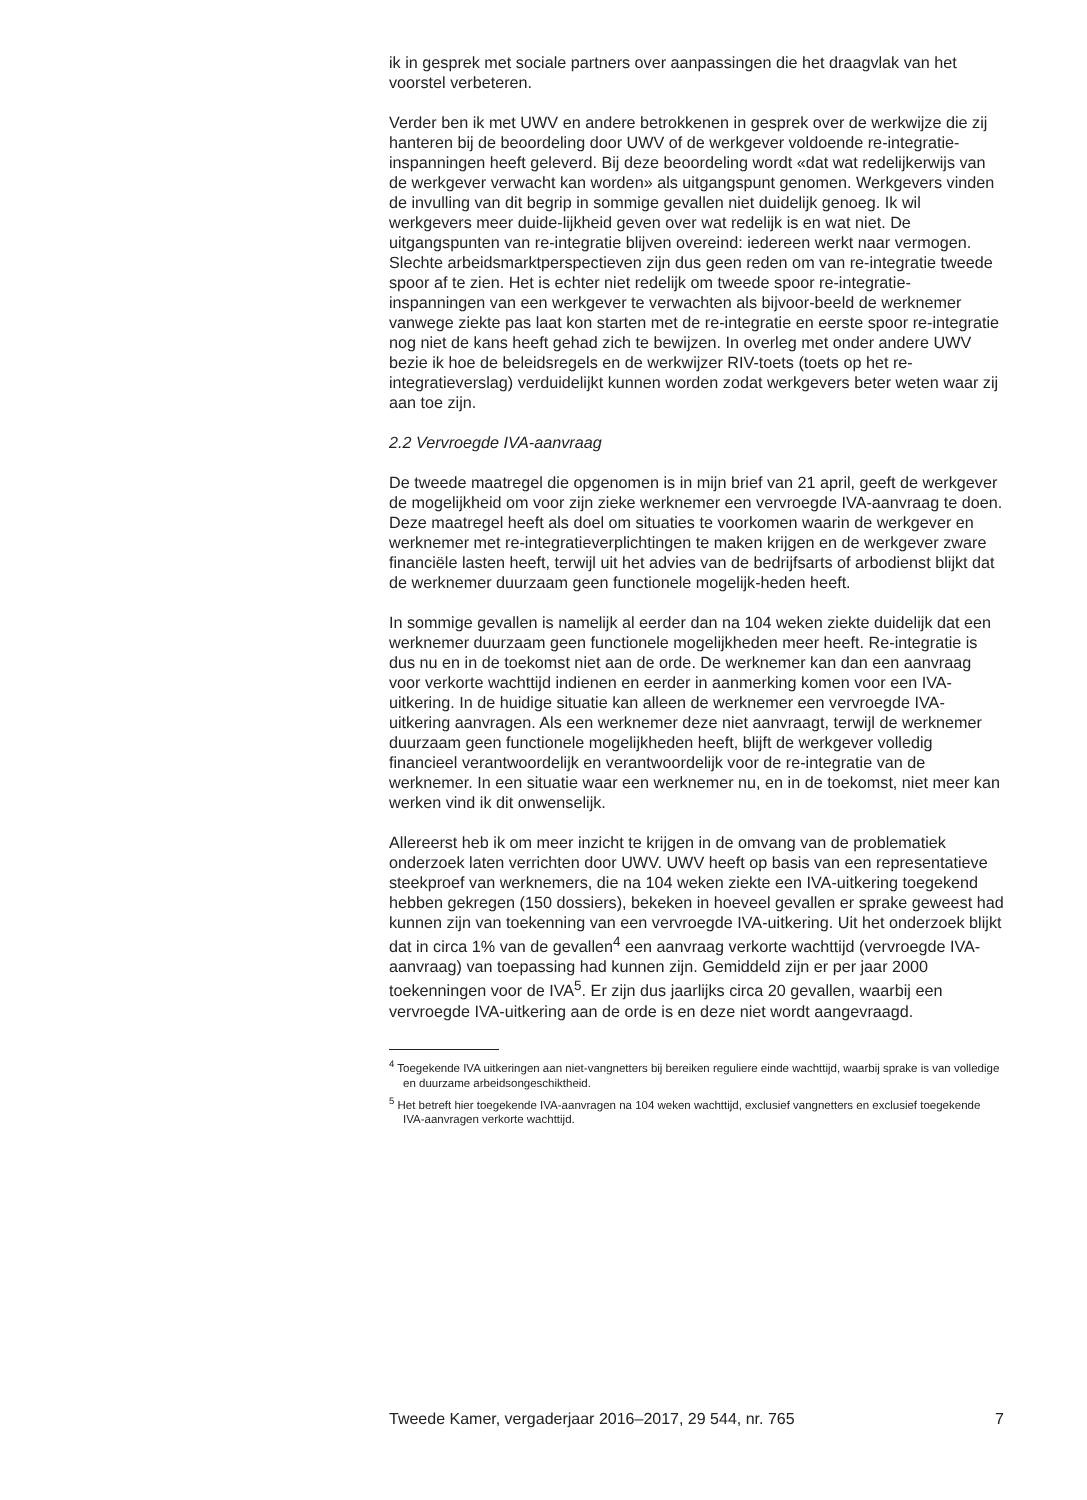ik in gesprek met sociale partners over aanpassingen die het draagvlak van het voorstel verbeteren.
Verder ben ik met UWV en andere betrokkenen in gesprek over de werkwijze die zij hanteren bij de beoordeling door UWV of de werkgever voldoende re-integratie-inspanningen heeft geleverd. Bij deze beoordeling wordt «dat wat redelijkerwijs van de werkgever verwacht kan worden» als uitgangspunt genomen. Werkgevers vinden de invulling van dit begrip in sommige gevallen niet duidelijk genoeg. Ik wil werkgevers meer duide-lijkheid geven over wat redelijk is en wat niet. De uitgangspunten van re-integratie blijven overeind: iedereen werkt naar vermogen. Slechte arbeidsmarktperspectieven zijn dus geen reden om van re-integratie tweede spoor af te zien. Het is echter niet redelijk om tweede spoor re-integratie-inspanningen van een werkgever te verwachten als bijvoor-beeld de werknemer vanwege ziekte pas laat kon starten met de re-integratie en eerste spoor re-integratie nog niet de kans heeft gehad zich te bewijzen. In overleg met onder andere UWV bezie ik hoe de beleidsregels en de werkwijzer RIV-toets (toets op het re-integratieverslag) verduidelijkt kunnen worden zodat werkgevers beter weten waar zij aan toe zijn.
2.2 Vervroegde IVA-aanvraag
De tweede maatregel die opgenomen is in mijn brief van 21 april, geeft de werkgever de mogelijkheid om voor zijn zieke werknemer een vervroegde IVA-aanvraag te doen. Deze maatregel heeft als doel om situaties te voorkomen waarin de werkgever en werknemer met re-integratieverplichtingen te maken krijgen en de werkgever zware financiële lasten heeft, terwijl uit het advies van de bedrijfsarts of arbodienst blijkt dat de werknemer duurzaam geen functionele mogelijk-heden heeft.
In sommige gevallen is namelijk al eerder dan na 104 weken ziekte duidelijk dat een werknemer duurzaam geen functionele mogelijkheden meer heeft. Re-integratie is dus nu en in de toekomst niet aan de orde. De werknemer kan dan een aanvraag voor verkorte wachttijd indienen en eerder in aanmerking komen voor een IVA-uitkering. In de huidige situatie kan alleen de werknemer een vervroegde IVA-uitkering aanvragen. Als een werknemer deze niet aanvraagt, terwijl de werknemer duurzaam geen functionele mogelijkheden heeft, blijft de werkgever volledig financieel verantwoordelijk en verantwoordelijk voor de re-integratie van de werknemer. In een situatie waar een werknemer nu, en in de toekomst, niet meer kan werken vind ik dit onwenselijk.
Allereerst heb ik om meer inzicht te krijgen in de omvang van de problematiek onderzoek laten verrichten door UWV. UWV heeft op basis van een representatieve steekproef van werknemers, die na 104 weken ziekte een IVA-uitkering toegekend hebben gekregen (150 dossiers), bekeken in hoeveel gevallen er sprake geweest had kunnen zijn van toekenning van een vervroegde IVA-uitkering. Uit het onderzoek blijkt dat in circa 1% van de gevallen<sup>4</sup> een aanvraag verkorte wachttijd (vervroegde IVA-aanvraag) van toepassing had kunnen zijn. Gemiddeld zijn er per jaar 2000 toekenningen voor de IVA<sup>5</sup>. Er zijn dus jaarlijks circa 20 gevallen, waarbij een vervroegde IVA-uitkering aan de orde is en deze niet wordt aangevraagd.
<sup>4</sup> Toegekende IVA uitkeringen aan niet-vangnetters bij bereiken reguliere einde wachttijd, waarbij sprake is van volledige en duurzame arbeidsongeschiktheid.
<sup>5</sup> Het betreft hier toegekende IVA-aanvragen na 104 weken wachttijd, exclusief vangnetters en exclusief toegekende IVA-aanvragen verkorte wachttijd.
Tweede Kamer, vergaderjaar 2016–2017, 29 544, nr. 765 7